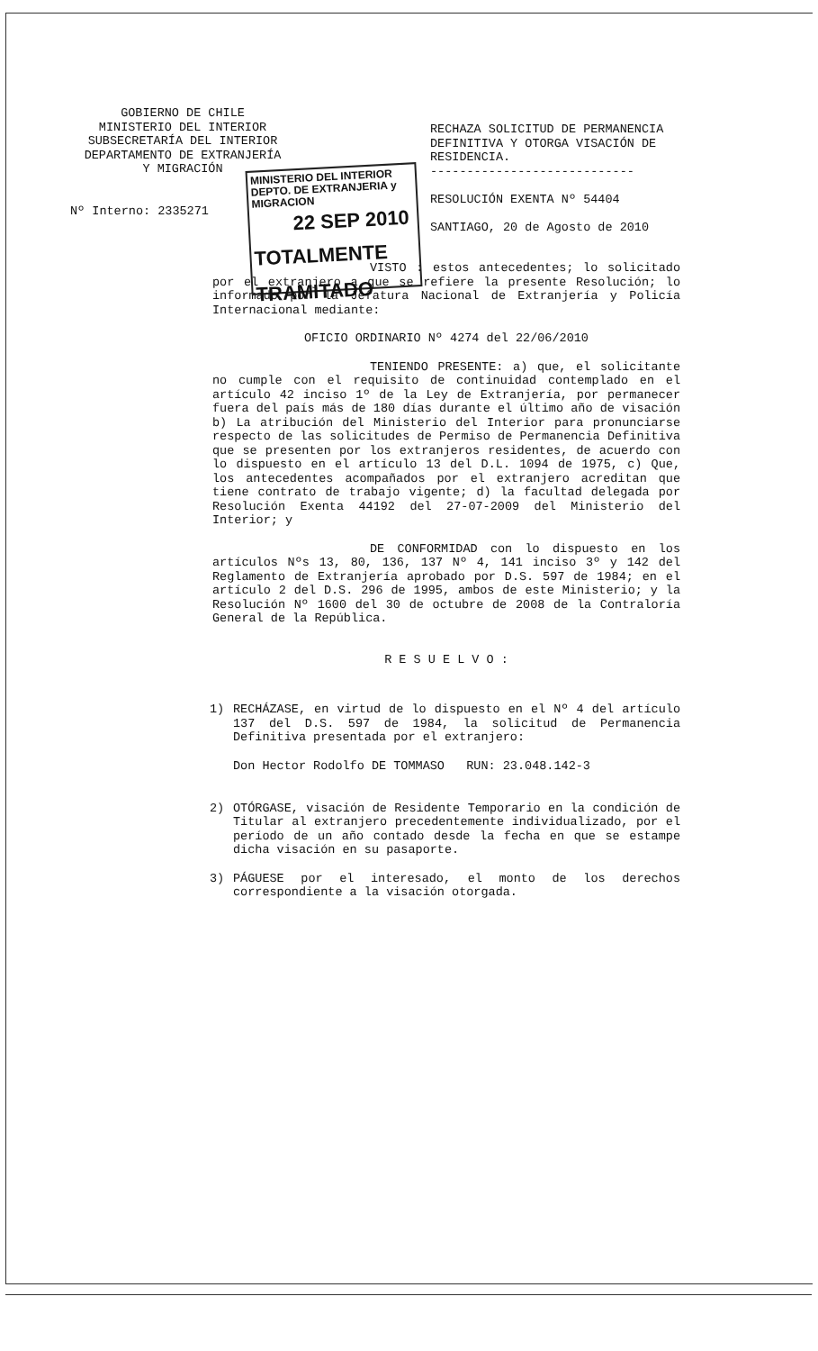MINISTERIO DEL INTERIOR
DEPTO. DE EXTRANJERIA y MIGRACION
22 SEP 2010
TOTALMENTE TRAMITADO
GOBIERNO DE CHILE
MINISTERIO DEL INTERIOR
SUBSECRETARÍA DEL INTERIOR
DEPARTAMENTO DE EXTRANJERÍA
Y MIGRACIÓN
Nº Interno: 2335271
RECHAZA SOLICITUD DE PERMANENCIA DEFINITIVA Y OTORGA VISACIÓN DE RESIDENCIA.
----------------------------
RESOLUCIÓN EXENTA Nº 54404
SANTIAGO, 20 de Agosto de 2010
VISTO : estos antecedentes; lo solicitado por el extranjero a que se refiere la presente Resolución; lo informado por la Jefatura Nacional de Extranjería y Policía Internacional mediante:
OFICIO ORDINARIO Nº 4274 del 22/06/2010
TENIENDO PRESENTE: a) que, el solicitante no cumple con el requisito de continuidad contemplado en el artículo 42 inciso 1º de la Ley de Extranjería, por permanecer fuera del país más de 180 días durante el último año de visación b) La atribución del Ministerio del Interior para pronunciarse respecto de las solicitudes de Permiso de Permanencia Definitiva que se presenten por los extranjeros residentes, de acuerdo con lo dispuesto en el artículo 13 del D.L. 1094 de 1975, c) Que, los antecedentes acompañados por el extranjero acreditan que tiene contrato de trabajo vigente; d) la facultad delegada por Resolución Exenta 44192 del 27-07-2009 del Ministerio del Interior; y
DE CONFORMIDAD con lo dispuesto en los artículos Nºs 13, 80, 136, 137 Nº 4, 141 inciso 3º y 142 del Reglamento de Extranjería aprobado por D.S. 597 de 1984; en el artículo 2 del D.S. 296 de 1995, ambos de este Ministerio; y la Resolución Nº 1600 del 30 de octubre de 2008 de la Contraloría General de la República.
R E S U E L V O :
1) RECHÁZASE, en virtud de lo dispuesto en el Nº 4 del artículo 137 del D.S. 597 de 1984, la solicitud de Permanencia Definitiva presentada por el extranjero:
Don Hector Rodolfo DE TOMMASO RUN: 23.048.142-3
2) OTÓRGASE, visación de Residente Temporario en la condición de Titular al extranjero precedentemente individualizado, por el período de un año contado desde la fecha en que se estampe dicha visación en su pasaporte.
3) PÁGUESE por el interesado, el monto de los derechos correspondiente a la visación otorgada.